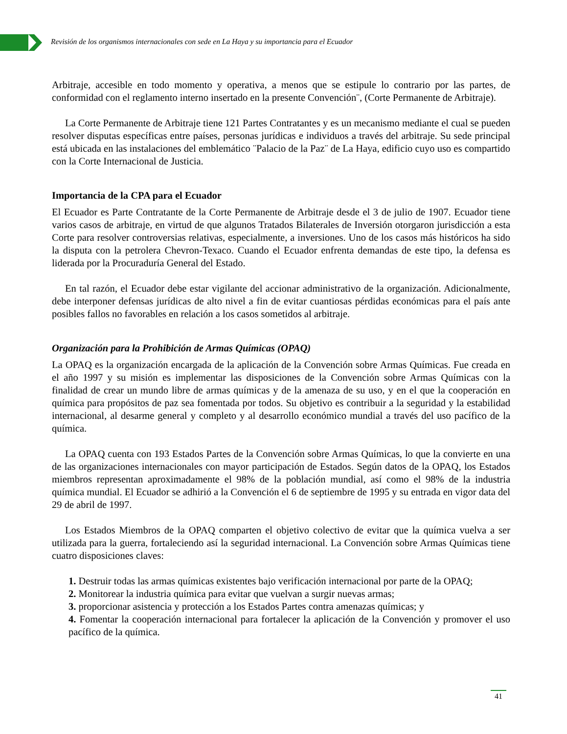Revisión de los organismos internacionales con sede en La Haya y su importancia para el Ecuador
Arbitraje, accesible en todo momento y operativa, a menos que se estipule lo contrario por las partes, de conformidad con el reglamento interno insertado en la presente Convención¨, (Corte Permanente de Arbitraje).
La Corte Permanente de Arbitraje tiene 121 Partes Contratantes y es un mecanismo mediante el cual se pueden resolver disputas específicas entre países, personas jurídicas e individuos a través del arbitraje. Su sede principal está ubicada en las instalaciones del emblemático ¨Palacio de la Paz¨ de La Haya, edificio cuyo uso es compartido con la Corte Internacional de Justicia.
Importancia de la CPA para el Ecuador
El Ecuador es Parte Contratante de la Corte Permanente de Arbitraje desde el 3 de julio de 1907. Ecuador tiene varios casos de arbitraje, en virtud de que algunos Tratados Bilaterales de Inversión otorgaron jurisdicción a esta Corte para resolver controversias relativas, especialmente, a inversiones. Uno de los casos más históricos ha sido la disputa con la petrolera Chevron-Texaco. Cuando el Ecuador enfrenta demandas de este tipo, la defensa es liderada por la Procuraduría General del Estado.
En tal razón, el Ecuador debe estar vigilante del accionar administrativo de la organización. Adicionalmente, debe interponer defensas jurídicas de alto nivel a fin de evitar cuantiosas pérdidas económicas para el país ante posibles fallos no favorables en relación a los casos sometidos al arbitraje.
Organización para la Prohibición de Armas Químicas (OPAQ)
La OPAQ es la organización encargada de la aplicación de la Convención sobre Armas Químicas. Fue creada en el año 1997 y su misión es implementar las disposiciones de la Convención sobre Armas Químicas con la finalidad de crear un mundo libre de armas químicas y de la amenaza de su uso, y en el que la cooperación en química para propósitos de paz sea fomentada por todos. Su objetivo es contribuir a la seguridad y la estabilidad internacional, al desarme general y completo y al desarrollo económico mundial a través del uso pacífico de la química.
La OPAQ cuenta con 193 Estados Partes de la Convención sobre Armas Químicas, lo que la convierte en una de las organizaciones internacionales con mayor participación de Estados. Según datos de la OPAQ, los Estados miembros representan aproximadamente el 98% de la población mundial, así como el 98% de la industria química mundial. El Ecuador se adhirió a la Convención el 6 de septiembre de 1995 y su entrada en vigor data del 29 de abril de 1997.
Los Estados Miembros de la OPAQ comparten el objetivo colectivo de evitar que la química vuelva a ser utilizada para la guerra, fortaleciendo así la seguridad internacional. La Convención sobre Armas Químicas tiene cuatro disposiciones claves:
1. Destruir todas las armas químicas existentes bajo verificación internacional por parte de la OPAQ;
2. Monitorear la industria química para evitar que vuelvan a surgir nuevas armas;
3. proporcionar asistencia y protección a los Estados Partes contra amenazas químicas; y
4. Fomentar la cooperación internacional para fortalecer la aplicación de la Convención y promover el uso pacífico de la química.
41